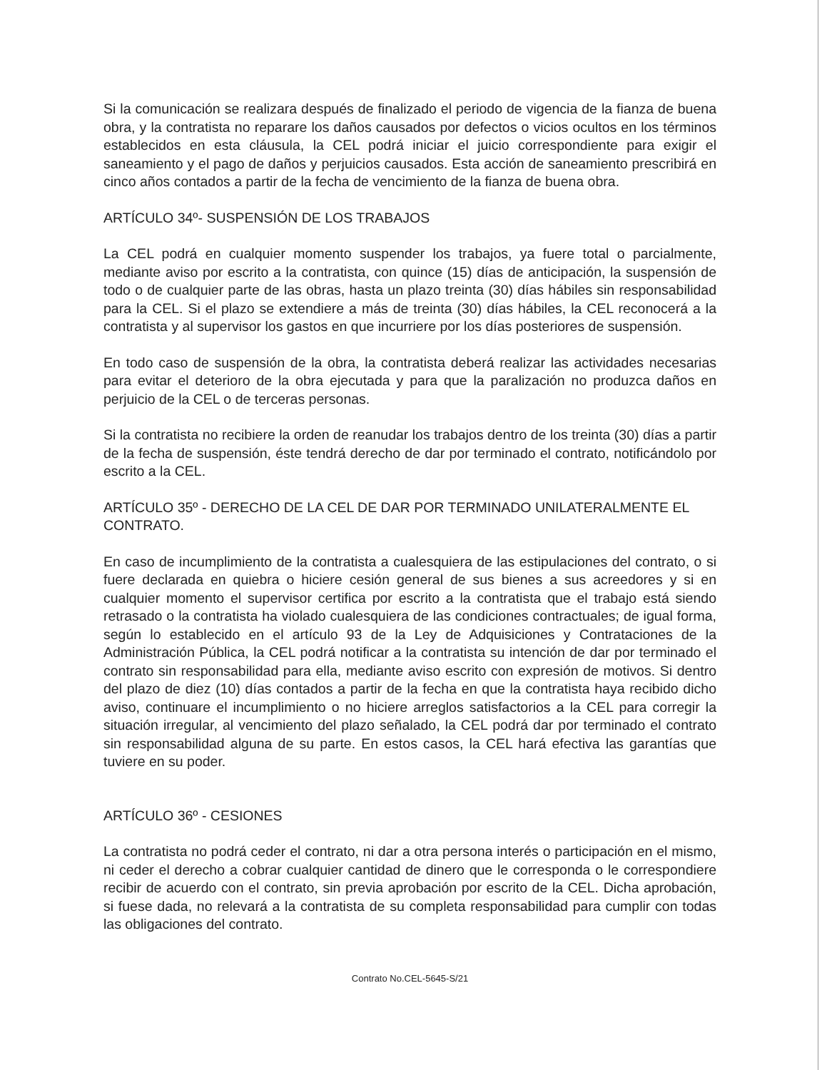Si la comunicación se realizara después de finalizado el periodo de vigencia de la fianza de buena obra, y la contratista no reparare los daños causados por defectos o vicios ocultos en los términos establecidos en esta cláusula, la CEL podrá iniciar el juicio correspondiente para exigir el saneamiento y el pago de daños y perjuicios causados. Esta acción de saneamiento prescribirá en cinco años contados a partir de la fecha de vencimiento de la fianza de buena obra.
ARTÍCULO 34º- SUSPENSIÓN DE LOS TRABAJOS
La CEL podrá en cualquier momento suspender los trabajos, ya fuere total o parcialmente, mediante aviso por escrito a la contratista, con quince (15) días de anticipación, la suspensión de todo o de cualquier parte de las obras, hasta un plazo treinta (30) días hábiles sin responsabilidad para la CEL. Si el plazo se extendiere a más de treinta (30) días hábiles, la CEL reconocerá a la contratista y al supervisor los gastos en que incurriere por los días posteriores de suspensión.
En todo caso de suspensión de la obra, la contratista deberá realizar las actividades necesarias para evitar el deterioro de la obra ejecutada y para que la paralización no produzca daños en perjuicio de la CEL o de terceras personas.
Si la contratista no recibiere la orden de reanudar los trabajos dentro de los treinta (30) días a partir de la fecha de suspensión, éste tendrá derecho de dar por terminado el contrato, notificándolo por escrito a la CEL.
ARTÍCULO 35º - DERECHO DE LA CEL DE DAR POR TERMINADO UNILATERALMENTE EL CONTRATO.
En caso de incumplimiento de la contratista a cualesquiera de las estipulaciones del contrato, o si fuere declarada en quiebra o hiciere cesión general de sus bienes a sus acreedores y si en cualquier momento el supervisor certifica por escrito a la contratista que el trabajo está siendo retrasado o la contratista ha violado cualesquiera de las condiciones contractuales; de igual forma, según lo establecido en el artículo 93 de la Ley de Adquisiciones y Contrataciones de la Administración Pública, la CEL podrá notificar a la contratista su intención de dar por terminado el contrato sin responsabilidad para ella, mediante aviso escrito con expresión de motivos. Si dentro del plazo de diez (10) días contados a partir de la fecha en que la contratista haya recibido dicho aviso, continuare el incumplimiento o no hiciere arreglos satisfactorios a la CEL para corregir la situación irregular, al vencimiento del plazo señalado, la CEL podrá dar por terminado el contrato sin responsabilidad alguna de su parte. En estos casos, la CEL hará efectiva las garantías que tuviere en su poder.
ARTÍCULO 36º - CESIONES
La contratista no podrá ceder el contrato, ni dar a otra persona interés o participación en el mismo, ni ceder el derecho a cobrar cualquier cantidad de dinero que le corresponda o le correspondiere recibir de acuerdo con el contrato, sin previa aprobación por escrito de la CEL. Dicha aprobación, si fuese dada, no relevará a la contratista de su completa responsabilidad para cumplir con todas las obligaciones del contrato.
Contrato No.CEL-5645-S/21